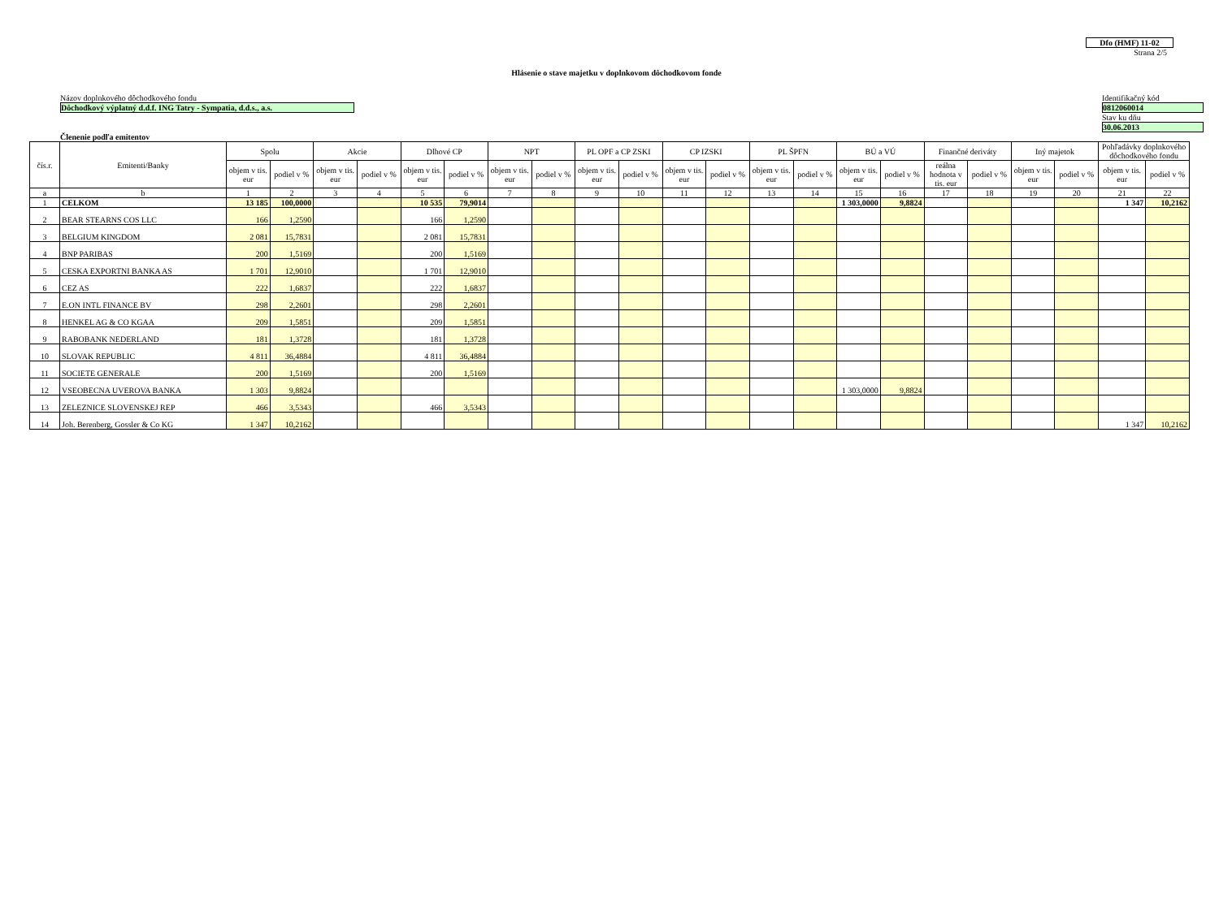Dfo (HMF) 11-02
Strana 2/5
Hlásenie o stave majetku v doplnkovom dôchodkovom fonde
Názov doplnkového dôchodkového fondu
Dôchodkový výplatný d.d.f. ING Tatry - Sympatia, d.d.s., a.s.
Identifikačný kód
0812060014
Stav ku dňu
30.06.2013
Členenie podľa emitentov
| čís.r. | Emitenti/Banky | Spolu | | Akcie | | Dlhové CP | | NPT | | PL OPF a CP ZSKI | | CP IZSKI | | PL ŠPFN | | BÚ a VÚ | | Finančné deriváty | | Iný majetok | | Pohľadávky doplnkového dôchodkového fondu | |
| --- | --- | --- | --- | --- | --- | --- | --- | --- | --- | --- | --- | --- | --- | --- | --- | --- | --- | --- | --- | --- | --- | --- | --- |
| | | objem v tis. eur | podiel v % | objem v tis. eur | podiel v % | objem v tis. eur | podiel v % | objem v tis. eur | podiel v % | objem v tis. eur | podiel v % | objem v tis. eur | podiel v % | objem v tis. eur | podiel v % | objem v tis. eur | podiel v % | reálna hodnota v tis. eur | podiel v % | objem v tis. eur | podiel v % | objem v tis. eur | podiel v % |
| a | b | 1 | 2 | 3 | 4 | 5 | 6 | 7 | 8 | 9 | 10 | 11 | 12 | 13 | 14 | 15 | 16 | 17 | 18 | 19 | 20 | 21 | 22 |
| 1 | CELKOM | 13 185 | 100,0000 | | | 10 535 | 79,9014 | | | | | | | | | 1 303,0000 | 9,8824 | | | | | 1 347 | 10,2162 |
| 2 | BEAR STEARNS COS LLC | 166 | 1,2590 | | | 166 | 1,2590 | | | | | | | | | | | | | | | | |
| 3 | BELGIUM KINGDOM | 2 081 | 15,7831 | | | 2 081 | 15,7831 | | | | | | | | | | | | | | | | |
| 4 | BNP PARIBAS | 200 | 1,5169 | | | 200 | 1,5169 | | | | | | | | | | | | | | | | |
| 5 | CESKA EXPORTNI BANKA AS | 1 701 | 12,9010 | | | 1 701 | 12,9010 | | | | | | | | | | | | | | | | |
| 6 | CEZ AS | 222 | 1,6837 | | | 222 | 1,6837 | | | | | | | | | | | | | | | | |
| 7 | E.ON INTL FINANCE BV | 298 | 2,2601 | | | 298 | 2,2601 | | | | | | | | | | | | | | | | |
| 8 | HENKEL AG & CO KGAA | 209 | 1,5851 | | | 209 | 1,5851 | | | | | | | | | | | | | | | | |
| 9 | RABOBANK NEDERLAND | 181 | 1,3728 | | | 181 | 1,3728 | | | | | | | | | | | | | | | | |
| 10 | SLOVAK REPUBLIC | 4 811 | 36,4884 | | | 4 811 | 36,4884 | | | | | | | | | | | | | | | | |
| 11 | SOCIETE GENERALE | 200 | 1,5169 | | | 200 | 1,5169 | | | | | | | | | | | | | | | | |
| 12 | VSEOBECNA UVEROVA BANKA | 1 303 | 9,8824 | | | | | | | | | | | | | 1 303,0000 | 9,8824 | | | | | | |
| 13 | ZELEZNICE SLOVENSKEJ REP | 466 | 3,5343 | | | 466 | 3,5343 | | | | | | | | | | | | | | | | |
| 14 | Joh. Berenberg, Gossler & Co KG | 1 347 | 10,2162 | | | | | | | | | | | | | | | | | | | 1 347 | 10,2162 |